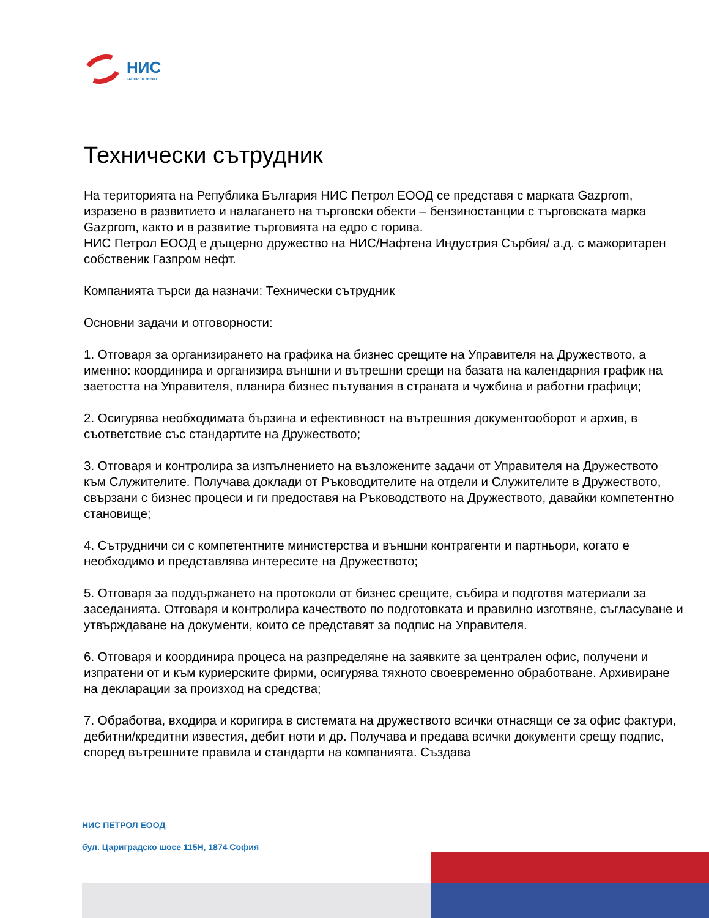НИС
ГАСПРОМ ЊЕФТ
Технически сътрудник
На територията на Република България НИС Петрол ЕООД се представя с марката Gazprom, изразено в развитието и налагането на търговски обекти – бензиностанции с търговската марка Gazprom, както и в развитие търговията на едро с горива.
НИС Петрол ЕООД е дъщерно дружество на НИС/Нафтена Индустрия Сърбия/ а.д. с мажоритарен собственик Газпром нефт.
Компанията търси да назначи: Технически сътрудник
Основни задачи и отговорности:
1. Отговаря за организирането на графика на бизнес срещите на Управителя на Дружеството, а именно: координира и организира външни и вътрешни срещи на базата на календарния график на заетостта на Управителя, планира бизнес пътувания в страната и чужбина и работни графици;
2. Осигурява необходимата бързина и ефективност на вътрешния документооборот и архив, в съответствие със стандартите на Дружеството;
3. Отговаря и контролира за изпълнението на възложените задачи от Управителя на Дружеството към Служителите. Получава доклади от Ръководителите на отдели и Служителите в Дружеството, свързани с бизнес процеси и ги предоставя на Ръководството на Дружеството, давайки компетентно становище;
4. Сътрудничи си с компетентните министерства и външни контрагенти и партньори, когато е необходимо и представлява интересите на Дружеството;
5. Отговаря за поддържането на протоколи от бизнес срещите, събира и подготвя материали за заседанията. Отговаря и контролира качеството по подготовката и правилно изготвяне, съгласуване и утвърждаване на документи, които се представят за подпис на Управителя.
6. Отговаря и координира процеса на разпределяне на заявките за централен офис, получени и изпратени от и към куриерските фирми, осигурява тяхното своевременно обработване. Архивиране на декларации за произход на средства;
7. Обработва, входира и коригира в системата на дружеството всички отнасящи се за офис фактури, дебитни/кредитни известия, дебит ноти и др. Получава и предава всички документи срещу подпис, според вътрешните правила и стандарти на компанията. Създава
НИС ПЕТРОЛ ЕООД
бул. Цариградско шосе 115Н, 1874 София